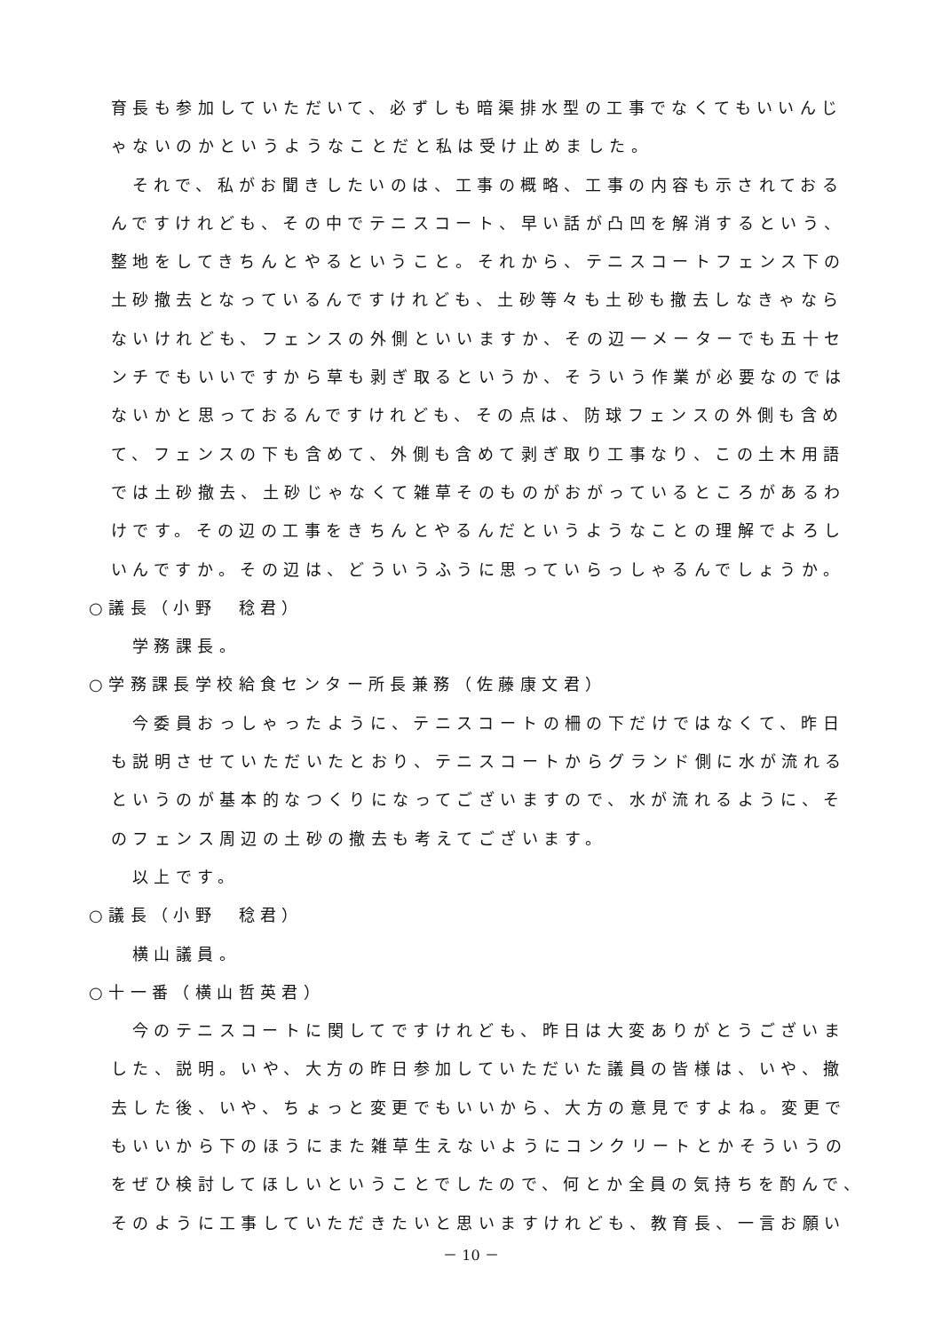育長も参加していただいて、必ずしも暗渠排水型の工事でなくてもいいんじ
ゃないのかというようなことだと私は受け止めました。
それで、私がお聞きしたいのは、工事の概略、工事の内容も示されておる
んですけれども、その中でテニスコート、早い話が凸凹を解消するという、
整地をしてきちんとやるということ。それから、テニスコートフェンス下の
土砂撤去となっているんですけれども、土砂等々も土砂も撤去しなきゃなら
ないけれども、フェンスの外側といいますか、その辺一メーターでも五十セ
ンチでもいいですから草も剥ぎ取るというか、そういう作業が必要なのでは
ないかと思っておるんですけれども、その点は、防球フェンスの外側も含め
て、フェンスの下も含めて、外側も含めて剥ぎ取り工事なり、この土木用語
では土砂撤去、土砂じゃなくて雑草そのものがおがっているところがあるわ
けです。その辺の工事をきちんとやるんだというようなことの理解でよろし
いんですか。その辺は、どういうふうに思っていらっしゃるんでしょうか。
○議長（小野　稔君）
学務課長。
○学務課長学校給食センター所長兼務（佐藤康文君）
今委員おっしゃったように、テニスコートの柵の下だけではなくて、昨日
も説明させていただいたとおり、テニスコートからグランド側に水が流れる
というのが基本的なつくりになってございますので、水が流れるように、そ
のフェンス周辺の土砂の撤去も考えてございます。
以上です。
○議長（小野　稔君）
横山議員。
○十一番（横山哲英君）
今のテニスコートに関してですけれども、昨日は大変ありがとうございま
した、説明。いや、大方の昨日参加していただいた議員の皆様は、いや、撤
去した後、いや、ちょっと変更でもいいから、大方の意見ですよね。変更で
もいいから下のほうにまた雑草生えないようにコンクリートとかそういうの
をぜひ検討してほしいということでしたので、何とか全員の気持ちを酌んで、
そのように工事していただきたいと思いますけれども、教育長、一言お願い
－ 10 －